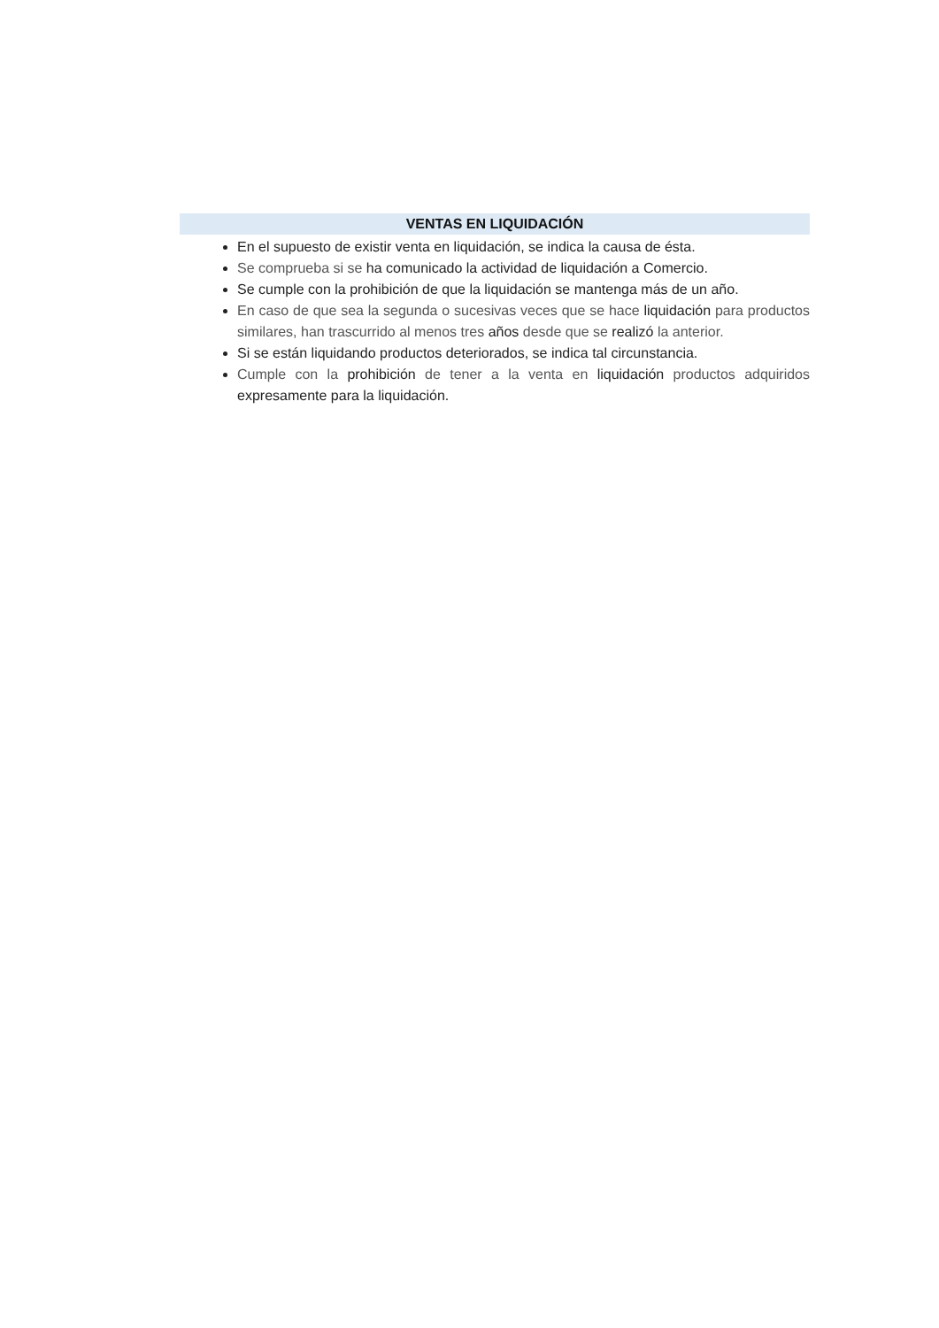VENTAS EN LIQUIDACIÓN
En el supuesto de existir venta en liquidación, se indica la causa de ésta.
Se comprueba si se ha comunicado la actividad de liquidación a Comercio.
Se cumple con la prohibición de que la liquidación se mantenga más de un año.
En caso de que sea la segunda o sucesivas veces que se hace liquidación para productos similares, han trascurrido al menos tres años desde que se realizó la anterior.
Si se están liquidando productos deteriorados, se indica tal circunstancia.
Cumple con la prohibición de tener a la venta en liquidación productos adquiridos expresamente para la liquidación.